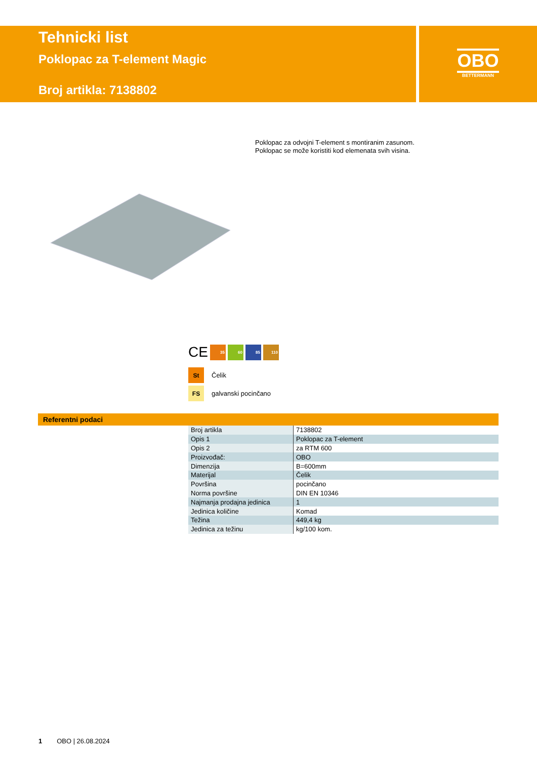Tehnicki list
Poklopac za T-element Magic
Broj artikla: 7138802
OBO
BETTERMANN
Poklopac za odvojni T-element s montiranim zasunom.
Poklopac se može koristiti kod elemenata svih visina.
CE
35 60 85 110
St Čelik
FS galvanski pocinčano
Referentni podaci
| Broj artikla | 7138802 |
| Opis 1 | Poklopac za T-element |
| Opis 2 | za RTM 600 |
| Proizvođač: | OBO |
| Dimenzija | B=600mm |
| Materijal | Čelik |
| Površina | pocinčano |
| Norma površine | DIN EN 10346 |
| Najmanja prodajna jedinica | 1 |
| Jedinica količine | Komad |
| Težina | 449,4 kg |
| Jedinica za težinu | kg/100 kom. |
1 OBO | 26.08.2024